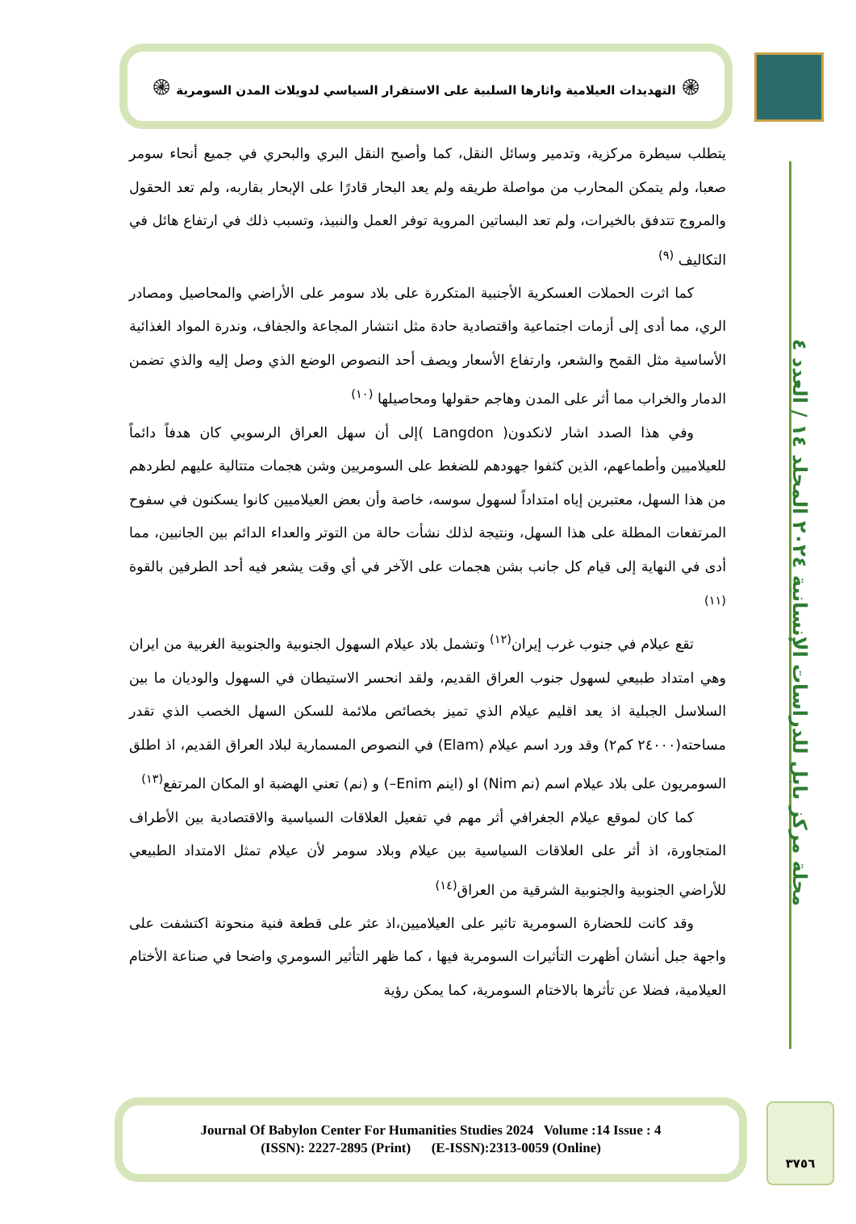۞ التهديدات العيلامية واثارها السلبية على الاستقرار السياسي لدويلات المدن السومرية ۞
مجلة مركز بابل للدراسات الإنسانية ٢٠٢٤ المجلد ١٤ / العدد ٤
يتطلب سيطرة مركزية، وتدمير وسائل النقل، كما وأصبح النقل البري والبحري في جميع أنحاء سومر صعبا، ولم يتمكن المحارب من مواصلة طريقه ولم يعد البحار قادرًا على الإبحار بقاربه، ولم تعد الحقول والمروج تتدفق بالخيرات، ولم تعد البساتين المروية توفر العمل والنبيذ، وتسبب ذلك في ارتفاع هائل في التكاليف <sup>(٩)</sup>
كما اثرت الحملات العسكرية الأجنبية المتكررة على بلاد سومر على الأراضي والمحاصيل ومصادر الري، مما أدى إلى أزمات اجتماعية واقتصادية حادة مثل انتشار المجاعة والجفاف، وندرة المواد الغذائية الأساسية مثل القمح والشعر، وارتفاع الأسعار ويصف أحد النصوص الوضع الذي وصل إليه والذي تضمن الدمار والخراب مما أثر على المدن وهاجم حقولها ومحاصيلها <sup>(١٠)</sup>
وفي هذا الصدد اشار لانكدون( Langdon )إلى أن سهل العراق الرسوبي كان هدفاً دائماً للعيلاميين وأطماعهم، الذين كثفوا جهودهم للضغط على السومريين وشن هجمات متتالية عليهم لطردهم من هذا السهل، معتبرين إياه امتداداً لسهول سوسه، خاصة وأن بعض العيلاميين كانوا يسكنون في سفوح المرتفعات المطلة على هذا السهل، ونتيجة لذلك نشأت حالة من التوتر والعداء الدائم بين الجانبين، مما أدى في النهاية إلى قيام كل جانب بشن هجمات على الآخر في أي وقت يشعر فيه أحد الطرفين بالقوة <sup>(١١)</sup>
تقع عيلام في جنوب غرب إيران<sup>(١٢)</sup> وتشمل بلاد عيلام السهول الجنوبية والجنوبية الغربية من ايران وهي امتداد طبيعي لسهول جنوب العراق القديم، ولقد انحسر الاستيطان في السهول والوديان ما بين السلاسل الجبلية اذ يعد اقليم عيلام الذي تميز بخصائص ملائمة للسكن السهل الخصب الذي تقدر مساحته(٢٤٠٠٠ كم٢) وقد ورد اسم عيلام (Elam) في النصوص المسمارية لبلاد العراق القديم، اذ اطلق السومريون على بلاد عيلام اسم (نم Nim) او (اينم Enim–) و (نم) تعني الهضبة او المكان المرتفع<sup>(١٣)</sup>
كما كان لموقع عيلام الجغرافي أثر مهم في تفعيل العلاقات السياسية والاقتصادية بين الأطراف المتجاورة، اذ أثر على العلاقات السياسية بين عيلام وبلاد سومر لأن عيلام تمثل الامتداد الطبيعي للأراضي الجنوبية والجنوبية الشرقية من العراق<sup>(١٤)</sup>
وقد كانت للحضارة السومرية تاثير على العيلاميين،اذ عثر على قطعة فنية منحوتة اكتشفت على واجهة جبل أنشان أظهرت التأثيرات السومرية فيها ، كما ظهر التأثير السومري واضحا في صناعة الأختام العيلامية، فضلا عن تأثرها بالاختام السومرية، كما يمكن رؤية
Journal Of Babylon Center For Humanities Studies 2024 Volume :14 Issue : 4
(ISSN): 2227-2895 (Print) (E-ISSN):2313-0059 (Online)
٣٧٥٦